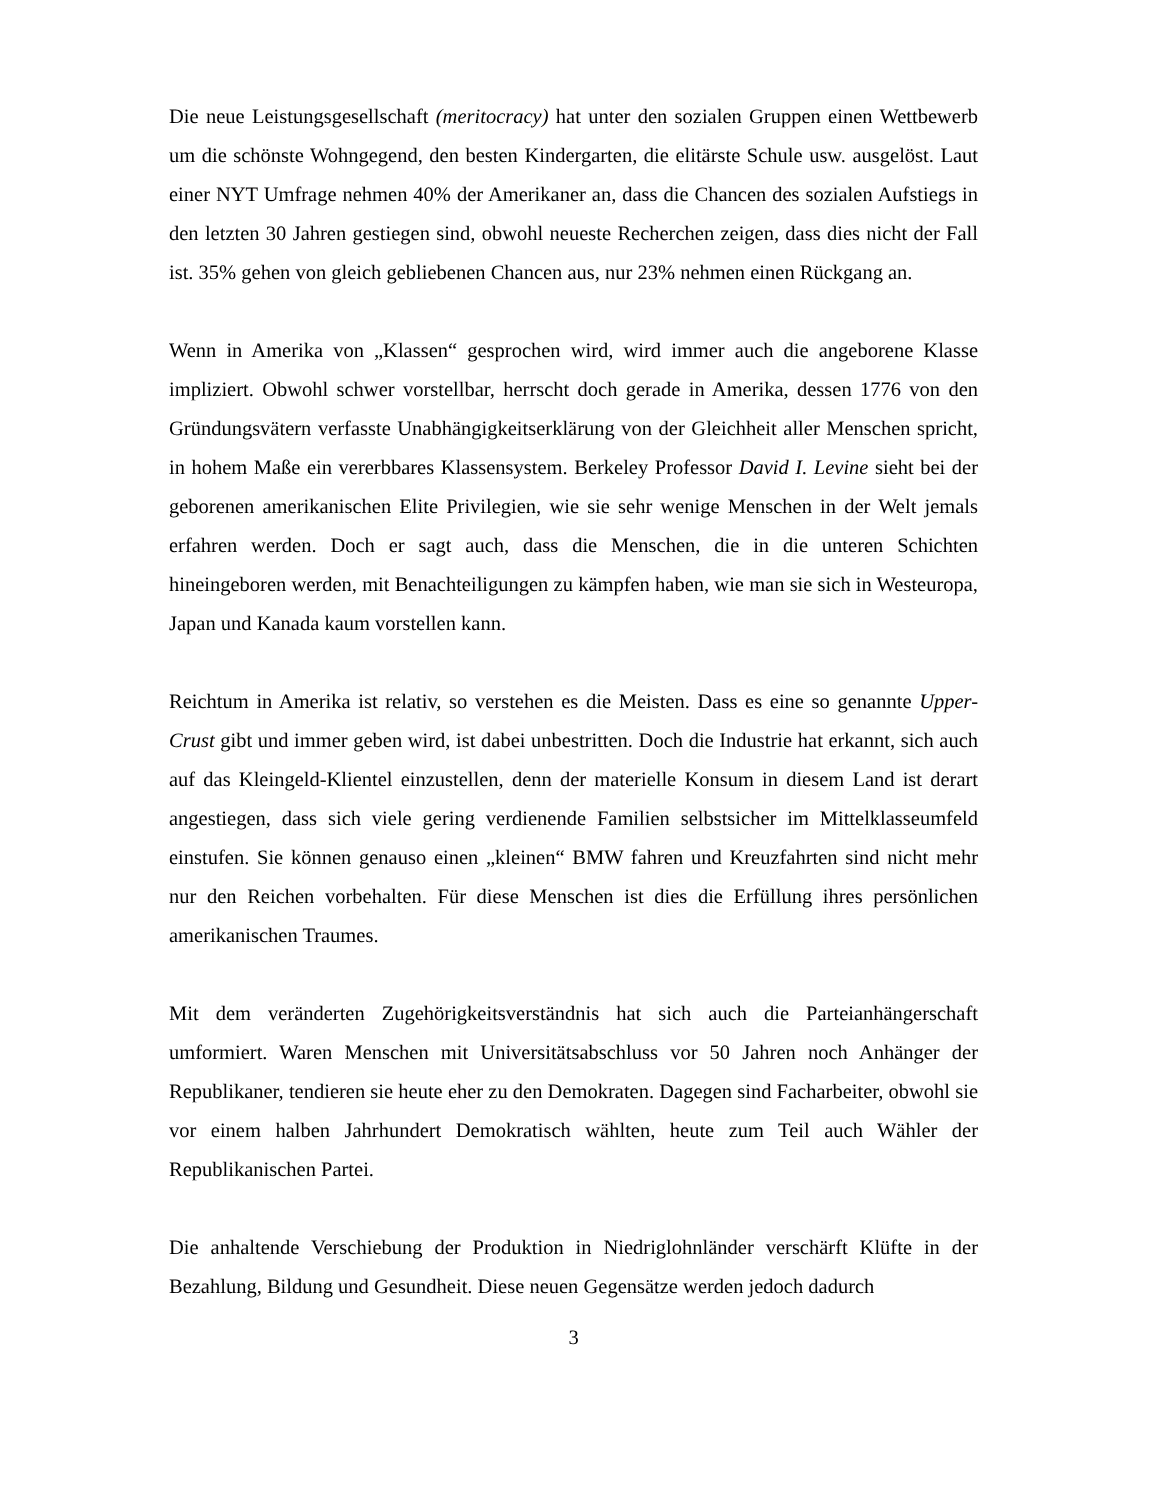Die neue Leistungsgesellschaft (meritocracy) hat unter den sozialen Gruppen einen Wettbewerb um die schönste Wohngegend, den besten Kindergarten, die elitärste Schule usw. ausgelöst. Laut einer NYT Umfrage nehmen 40% der Amerikaner an, dass die Chancen des sozialen Aufstiegs in den letzten 30 Jahren gestiegen sind, obwohl neueste Recherchen zeigen, dass dies nicht der Fall ist. 35% gehen von gleich gebliebenen Chancen aus, nur 23% nehmen einen Rückgang an.
Wenn in Amerika von „Klassen“ gesprochen wird, wird immer auch die angeborene Klasse impliziert. Obwohl schwer vorstellbar, herrscht doch gerade in Amerika, dessen 1776 von den Gründungsvätern verfasste Unabhängigkeitserklärung von der Gleichheit aller Menschen spricht, in hohem Maße ein vererbbares Klassensystem. Berkeley Professor David I. Levine sieht bei der geborenen amerikanischen Elite Privilegien, wie sie sehr wenige Menschen in der Welt jemals erfahren werden. Doch er sagt auch, dass die Menschen, die in die unteren Schichten hineingeboren werden, mit Benachteiligungen zu kämpfen haben, wie man sie sich in Westeuropa, Japan und Kanada kaum vorstellen kann.
Reichtum in Amerika ist relativ, so verstehen es die Meisten. Dass es eine so genannte Upper-Crust gibt und immer geben wird, ist dabei unbestritten. Doch die Industrie hat erkannt, sich auch auf das Kleingeld-Klientel einzustellen, denn der materielle Konsum in diesem Land ist derart angestiegen, dass sich viele gering verdienende Familien selbstsicher im Mittelklasseumfeld einstufen. Sie können genauso einen „kleinen“ BMW fahren und Kreuzfahrten sind nicht mehr nur den Reichen vorbehalten. Für diese Menschen ist dies die Erfüllung ihres persönlichen amerikanischen Traumes.
Mit dem veränderten Zugehörigkeitsverständnis hat sich auch die Parteianhängerschaft umformiert. Waren Menschen mit Universitätsabschluss vor 50 Jahren noch Anhänger der Republikaner, tendieren sie heute eher zu den Demokraten. Dagegen sind Facharbeiter, obwohl sie vor einem halben Jahrhundert Demokratisch wählten, heute zum Teil auch Wähler der Republikanischen Partei.
Die anhaltende Verschiebung der Produktion in Niedriglohnländer verschärft Klüfte in der Bezahlung, Bildung und Gesundheit. Diese neuen Gegensätze werden jedoch dadurch
3